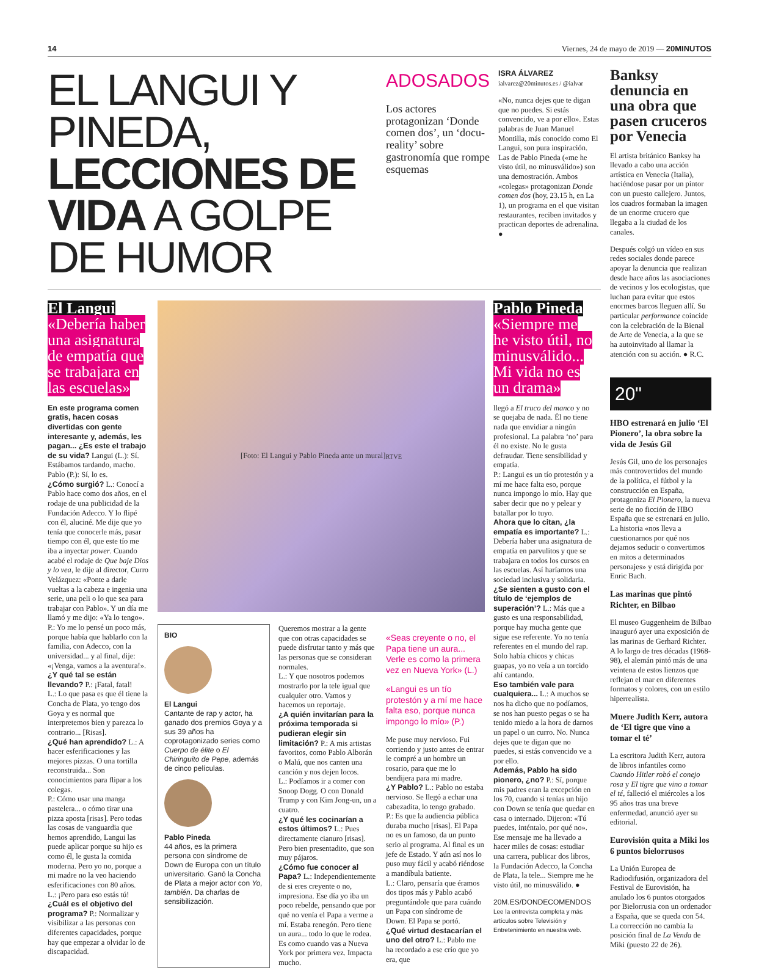14 Viernes, 24 de mayo de 2019 — 20MINUTOS
EL LANGUI Y PINEDA, LECCIONES DE VIDA A GOLPE DE HUMOR
ADOSADOS
Los actores protagonizan ‘Donde comen dos’, un ‘docu-reality’ sobre gastronomía que rompe esquemas
ISRA ÁLVAREZ
ialvarez@20minutos.es / @ialvar
«No, nunca dejes que te digan que no puedes. Si estás convencido, ve a por ello». Estas palabras de Juan Manuel Montilla, más conocido como El Langui, son pura inspiración. Las de Pablo Pineda («me he visto útil, no minusválido») son una demostración. Ambos «colegas» protagonizan Donde comen dos (hoy, 23.15 h, en La 1), un programa en el que visitan restaurantes, reciben invitados y practican deportes de adrenalina. ●
Banksy denuncia en una obra que pasen cruceros por Venecia
El artista británico Banksy ha llevado a cabo una acción artística en Venecia (Italia), haciéndose pasar por un pintor con un puesto callejero. Juntos, los cuadros formaban la imagen de un enorme crucero que llegaba a la ciudad de los canales.
Después colgó un vídeo en sus redes sociales donde parece apoyar la denuncia que realizan desde hace años las asociaciones de vecinos y los ecologistas, que luchan para evitar que estos enormes barcos lleguen allí. Su particular performance coincide con la celebración de la Bienal de Arte de Venecia, a la que se ha autoinvitado al llamar la atención con su acción. ● R.C.
20"
HBO estrenará en julio ‘El Pionero’, la obra sobre la vida de Jesús Gil
Jesús Gil, uno de los personajes más controvertidos del mundo de la política, el fútbol y la construcción en España, protagoniza El Pionero, la nueva serie de no ficción de HBO España que se estrenará en julio. La historia «nos lleva a cuestionarnos por qué nos dejamos seducir o convertimos en mitos a determinados personajes» y está dirigida por Enric Bach.
Las marinas que pintó Richter, en Bilbao
El museo Guggenheim de Bilbao inauguró ayer una exposición de las marinas de Gerhard Richter. A lo largo de tres décadas (1968-98), el alemán pintó más de una veintena de estos lienzos que reflejan el mar en diferentes formatos y colores, con un estilo hiperrealista.
Muere Judith Kerr, autora de ‘El tigre que vino a tomar el té’
La escritora Judith Kerr, autora de libros infantiles como Cuando Hitler robó el conejo rosa y El tigre que vino a tomar el té, falleció el miércoles a los 95 años tras una breve enfermedad, anunció ayer su editorial.
Eurovisión quita a Miki los 6 puntos bielorrusos
La Unión Europea de Radiodifusión, organizadora del Festival de Eurovisión, ha anulado los 6 puntos otorgados por Bielorrusia con un ordenador a España, que se queda con 54. La corrección no cambia la posición final de La Venda de Miki (puesto 22 de 26).
El Langui
«Debería haber una asignatura de empatía que se trabajara en las escuelas»
En este programa comen gratis, hacen cosas divertidas con gente interesante y, además, les pagan... ¿Es este el trabajo de su vida? Langui (L.): Sí. Estábamos tardando, macho.
Pablo (P.): Sí, lo es.
¿Cómo surgió? L.: Conocí a Pablo hace como dos años, en el rodaje de una publicidad de la Fundación Adecco. Y lo flipé con él, aluciné. Me dije que yo tenía que conocerle más, pasar tiempo con él, que este tío me iba a inyectar power. Cuando acabé el rodaje de Que baje Dios y lo vea, le dije al director, Curro Velázquez: «Ponte a darle vueltas a la cabeza e ingenia una serie, una peli o lo que sea para trabajar con Pablo». Y un día me llamó y me dijo: «Ya lo tengo».
P.: Yo me lo pensé un poco más, porque había que hablarlo con la familia, con Adecco, con la universidad... y al final, dije: «¡Venga, vamos a la aventura!».
¿Y qué tal se están llevando? P.: ¡Fatal, fatal!
L.: Lo que pasa es que él tiene la Concha de Plata, yo tengo dos Goya y es normal que interpretemos bien y parezca lo contrario... [Risas].
¿Qué han aprendido? L.: A hacer esferificaciones y las mejores pizzas. O una tortilla reconstruida... Son conocimientos para flipar a los colegas.
P.: Cómo usar una manga pastelera... o cómo tirar una pizza aposta [risas]. Pero todas las cosas de vanguardia que hemos aprendido, Langui las puede aplicar porque su hijo es como él, le gusta la comida moderna. Pero yo no, porque a mi madre no la veo haciendo esferificaciones con 80 años.
L.: ¡Pero para eso estás tú!
¿Cuál es el objetivo del programa? P.: Normalizar y visibilizar a las personas con diferentes capacidades, porque hay que empezar a olvidar lo de discapacidad.
[Foto: El Langui y Pablo Pineda ante un mural] RTVE
BIO
El Langui
Cantante de rap y actor, ha ganado dos premios Goya y a sus 39 años ha coprotagonizado series como Cuerpo de élite o El Chiringuito de Pepe, además de cinco películas.
Pablo Pineda
44 años, es la primera persona con síndrome de Down de Europa con un título universitario. Ganó la Concha de Plata a mejor actor con Yo, también. Da charlas de sensibilización.
Queremos mostrar a la gente que con otras capacidades se puede disfrutar tanto y más que las personas que se consideran normales.
L.: Y que nosotros podemos mostrarlo por la tele igual que cualquier otro. Vamos y hacemos un reportaje.
¿A quién invitarían para la próxima temporada si pudieran elegir sin limitación? P.: A mis artistas favoritos, como Pablo Alborán o Malú, que nos canten una canción y nos dejen locos.
L.: Podíamos ir a comer con Snoop Dogg. O con Donald Trump y con Kim Jong-un, un a cuatro.
¿Y qué les cocinarían a estos últimos? L.: Pues directamente cianuro [risas]. Pero bien presentadito, que son muy pájaros.
¿Cómo fue conocer al Papa? L.: Independientemente de si eres creyente o no, impresiona. Ese día yo iba un poco rebelde, pensando que por qué no venía el Papa a verme a mí. Estaba renegón. Pero tiene un aura... todo lo que le rodea. Es como cuando vas a Nueva York por primera vez. Impacta mucho.
«Seas creyente o no, el Papa tiene un aura... Verle es como la primera vez en Nueva York» (L.)
«Langui es un tío protestón y a mí me hace falta eso, porque nunca impongo lo mío» (P.)
Me puse muy nervioso. Fui corriendo y justo antes de entrar le compré a un hombre un rosario, para que me lo bendijera para mi madre.
¿Y Pablo? L.: Pablo no estaba nervioso. Se llegó a echar una cabezadita, lo tengo grabado.
P.: Es que la audiencia pública duraba mucho [risas]. El Papa no es un famoso, da un punto serio al programa. Al final es un jefe de Estado. Y aún así nos lo puso muy fácil y acabó riéndose a mandíbula batiente.
L.: Claro, pensaría que éramos dos tipos más y Pablo acabó preguntándole que para cuándo un Papa con síndrome de Down. El Papa se portó.
¿Qué virtud destacarían el uno del otro? L.: Pablo me ha recordado a ese crío que yo era, que
Pablo Pineda
«Siempre me he visto útil, no minusválido... Mi vida no es un drama»
llegó a El truco del manco y no se quejaba de nada. Él no tiene nada que envidiar a ningún profesional. La palabra ‘no’ para él no existe. No le gusta defraudar. Tiene sensibilidad y empatía.
P.: Langui es un tío protestón y a mí me hace falta eso, porque nunca impongo lo mío. Hay que saber decir que no y pelear y batallar por lo tuyo.
Ahora que lo citan, ¿la empatía es importante? L.: Debería haber una asignatura de empatía en parvulitos y que se trabajara en todos los cursos en las escuelas. Así haríamos una sociedad inclusiva y solidaria.
¿Se sienten a gusto con el título de ‘ejemplos de superación’? L.: Más que a gusto es una responsabilidad, porque hay mucha gente que sigue ese referente. Yo no tenía referentes en el mundo del rap. Solo había chicos y chicas guapas, yo no veía a un torcido ahí cantando.
Eso también vale para cualquiera... L.: A muchos se nos ha dicho que no podíamos, se nos han puesto pegas o se ha tenido miedo a la hora de darnos un papel o un curro. No. Nunca dejes que te digan que no puedes, si estás convencido ve a por ello.
Además, Pablo ha sido pionero, ¿no? P.: Sí, porque mis padres eran la excepción en los 70, cuando si tenías un hijo con Down se tenía que quedar en casa o internado. Dijeron: «Tú puedes, inténtalo, por qué no». Ese mensaje me ha llevado a hacer miles de cosas: estudiar una carrera, publicar dos libros, la Fundación Adecco, la Concha de Plata, la tele... Siempre me he visto útil, no minusválido. ●
20M.ES/DONDECOMENDOS
Lee la entrevista completa y más artículos sobre Televisión y Entretenimiento en nuestra web.